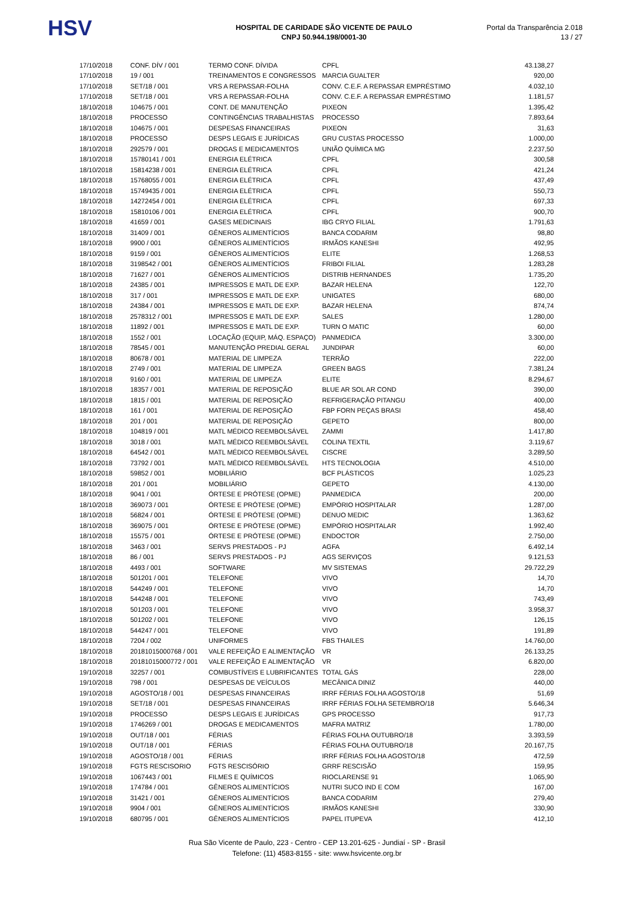HSV
HOSPITAL DE CARIDADE SÃO VICENTE DE PAULO
CNPJ 50.944.198/0001-30
Portal da Transparência 2.018
13 / 27
| 17/10/2018 | CONF. DÍV / 001 | TERMO CONF. DÍVIDA | CPFL | 43.138,27 |
| 17/10/2018 | 19 / 001 | TREINAMENTOS E CONGRESSOS | MARCIA GUALTER | 920,00 |
| 17/10/2018 | SET/18 / 001 | VRS A REPASSAR-FOLHA | CONV. C.E.F. A REPASSAR EMPRÉSTIMO | 4.032,10 |
| 17/10/2018 | SET/18 / 001 | VRS A REPASSAR-FOLHA | CONV. C.E.F. A REPASSAR EMPRÉSTIMO | 1.181,57 |
| 18/10/2018 | 104675 / 001 | CONT. DE MANUTENÇÃO | PIXEON | 1.395,42 |
| 18/10/2018 | PROCESSO | CONTINGÊNCIAS TRABALHISTAS | PROCESSO | 7.893,64 |
| 18/10/2018 | 104675 / 001 | DESPESAS FINANCEIRAS | PIXEON | 31,63 |
| 18/10/2018 | PROCESSO | DESPS LEGAIS E JURÍDICAS | GRU CUSTAS PROCESSO | 1.000,00 |
| 18/10/2018 | 292579 / 001 | DROGAS E MEDICAMENTOS | UNIÃO QUÍMICA MG | 2.237,50 |
| 18/10/2018 | 15780141 / 001 | ENERGIA ELÉTRICA | CPFL | 300,58 |
| 18/10/2018 | 15814238 / 001 | ENERGIA ELÉTRICA | CPFL | 421,24 |
| 18/10/2018 | 15768055 / 001 | ENERGIA ELÉTRICA | CPFL | 437,49 |
| 18/10/2018 | 15749435 / 001 | ENERGIA ELÉTRICA | CPFL | 550,73 |
| 18/10/2018 | 14272454 / 001 | ENERGIA ELÉTRICA | CPFL | 697,33 |
| 18/10/2018 | 15810106 / 001 | ENERGIA ELÉTRICA | CPFL | 900,70 |
| 18/10/2018 | 41659 / 001 | GASES MEDICINAIS | IBG CRYO FILIAL | 1.791,63 |
| 18/10/2018 | 31409 / 001 | GÊNEROS ALIMENTÍCIOS | BANCA CODARIM | 98,80 |
| 18/10/2018 | 9900 / 001 | GÊNEROS ALIMENTÍCIOS | IRMÃOS KANESHI | 492,95 |
| 18/10/2018 | 9159 / 001 | GÊNEROS ALIMENTÍCIOS | ELITE | 1.268,53 |
| 18/10/2018 | 3198542 / 001 | GÊNEROS ALIMENTÍCIOS | FRIBOI FILIAL | 1.283,28 |
| 18/10/2018 | 71627 / 001 | GÊNEROS ALIMENTÍCIOS | DISTRIB HERNANDES | 1.735,20 |
| 18/10/2018 | 24385 / 001 | IMPRESSOS E MATL DE EXP. | BAZAR HELENA | 122,70 |
| 18/10/2018 | 317 / 001 | IMPRESSOS E MATL DE EXP. | UNIGATES | 680,00 |
| 18/10/2018 | 24384 / 001 | IMPRESSOS E MATL DE EXP. | BAZAR HELENA | 874,74 |
| 18/10/2018 | 2578312 / 001 | IMPRESSOS E MATL DE EXP. | SALES | 1.280,00 |
| 18/10/2018 | 11892 / 001 | IMPRESSOS E MATL DE EXP. | TURN O MATIC | 60,00 |
| 18/10/2018 | 1552 / 001 | LOCAÇÃO (EQUIP, MÁQ. ESPAÇO) | PANMEDICA | 3.300,00 |
| 18/10/2018 | 78545 / 001 | MANUTENÇÃO PREDIAL GERAL | JUNDIPAR | 60,00 |
| 18/10/2018 | 80678 / 001 | MATERIAL DE LIMPEZA | TERRÃO | 222,00 |
| 18/10/2018 | 2749 / 001 | MATERIAL DE LIMPEZA | GREEN BAGS | 7.381,24 |
| 18/10/2018 | 9160 / 001 | MATERIAL DE LIMPEZA | ELITE | 8.294,67 |
| 18/10/2018 | 18357 / 001 | MATERIAL DE REPOSIÇÃO | BLUE AR SOL AR COND | 390,00 |
| 18/10/2018 | 1815 / 001 | MATERIAL DE REPOSIÇÃO | REFRIGERAÇÃO PITANGU | 400,00 |
| 18/10/2018 | 161 / 001 | MATERIAL DE REPOSIÇÃO | FBP FORN PEÇAS BRASI | 458,40 |
| 18/10/2018 | 201 / 001 | MATERIAL DE REPOSIÇÃO | GEPETO | 800,00 |
| 18/10/2018 | 104819 / 001 | MATL MÉDICO REEMBOLSÁVEL | ZAMMI | 1.417,80 |
| 18/10/2018 | 3018 / 001 | MATL MÉDICO REEMBOLSÁVEL | COLINA TEXTIL | 3.119,67 |
| 18/10/2018 | 64542 / 001 | MATL MÉDICO REEMBOLSÁVEL | CISCRE | 3.289,50 |
| 18/10/2018 | 73792 / 001 | MATL MÉDICO REEMBOLSÁVEL | HTS TECNOLOGIA | 4.510,00 |
| 18/10/2018 | 59852 / 001 | MOBILIÁRIO | BCF PLÁSTICOS | 1.025,23 |
| 18/10/2018 | 201 / 001 | MOBILIÁRIO | GEPETO | 4.130,00 |
| 18/10/2018 | 9041 / 001 | ÓRTESE E PRÓTESE (OPME) | PANMEDICA | 200,00 |
| 18/10/2018 | 369073 / 001 | ÓRTESE E PRÓTESE (OPME) | EMPÓRIO HOSPITALAR | 1.287,00 |
| 18/10/2018 | 56824 / 001 | ÓRTESE E PRÓTESE (OPME) | DENUO MEDIC | 1.363,62 |
| 18/10/2018 | 369075 / 001 | ÓRTESE E PRÓTESE (OPME) | EMPÓRIO HOSPITALAR | 1.992,40 |
| 18/10/2018 | 15575 / 001 | ÓRTESE E PRÓTESE (OPME) | ENDOCTOR | 2.750,00 |
| 18/10/2018 | 3463 / 001 | SERVS PRESTADOS - PJ | AGFA | 6.492,14 |
| 18/10/2018 | 86 / 001 | SERVS PRESTADOS - PJ | AGS SERVIÇOS | 9.121,53 |
| 18/10/2018 | 4493 / 001 | SOFTWARE | MV SISTEMAS | 29.722,29 |
| 18/10/2018 | 501201 / 001 | TELEFONE | VIVO | 14,70 |
| 18/10/2018 | 544249 / 001 | TELEFONE | VIVO | 14,70 |
| 18/10/2018 | 544248 / 001 | TELEFONE | VIVO | 743,49 |
| 18/10/2018 | 501203 / 001 | TELEFONE | VIVO | 3.958,37 |
| 18/10/2018 | 501202 / 001 | TELEFONE | VIVO | 126,15 |
| 18/10/2018 | 544247 / 001 | TELEFONE | VIVO | 191,89 |
| 18/10/2018 | 7204 / 002 | UNIFORMES | FBS THAILES | 14.760,00 |
| 18/10/2018 | 20181015000768 / 001 | VALE REFEIÇÃO E ALIMENTAÇÃO | VR | 26.133,25 |
| 18/10/2018 | 20181015000772 / 001 | VALE REFEIÇÃO E ALIMENTAÇÃO | VR | 6.820,00 |
| 19/10/2018 | 32257 / 001 | COMBUSTÍVEIS E LUBRIFICANTES | TOTAL GÁS | 228,00 |
| 19/10/2018 | 798 / 001 | DESPESAS DE VEÍCULOS | MECÂNICA DINIZ | 440,00 |
| 19/10/2018 | AGOSTO/18 / 001 | DESPESAS FINANCEIRAS | IRRF FÉRIAS FOLHA AGOSTO/18 | 51,69 |
| 19/10/2018 | SET/18 / 001 | DESPESAS FINANCEIRAS | IRRF FÉRIAS FOLHA SETEMBRO/18 | 5.646,34 |
| 19/10/2018 | PROCESSO | DESPS LEGAIS E JURÍDICAS | GPS PROCESSO | 917,73 |
| 19/10/2018 | 1746269 / 001 | DROGAS E MEDICAMENTOS | MAFRA MATRIZ | 1.780,00 |
| 19/10/2018 | OUT/18 / 001 | FÉRIAS | FÉRIAS FOLHA OUTUBRO/18 | 3.393,59 |
| 19/10/2018 | OUT/18 / 001 | FÉRIAS | FÉRIAS FOLHA OUTUBRO/18 | 20.167,75 |
| 19/10/2018 | AGOSTO/18 / 001 | FÉRIAS | IRRF FÉRIAS FOLHA AGOSTO/18 | 472,59 |
| 19/10/2018 | FGTS RESCISORIO | FGTS RESCISÓRIO | GRRF RESCISÃO | 159,95 |
| 19/10/2018 | 1067443 / 001 | FILMES E QUÍMICOS | RIOCLARENSE 91 | 1.065,90 |
| 19/10/2018 | 174784 / 001 | GÊNEROS ALIMENTÍCIOS | NUTRI SUCO IND E COM | 167,00 |
| 19/10/2018 | 31421 / 001 | GÊNEROS ALIMENTÍCIOS | BANCA CODARIM | 279,40 |
| 19/10/2018 | 9904 / 001 | GÊNEROS ALIMENTÍCIOS | IRMÃOS KANESHI | 330,90 |
| 19/10/2018 | 680795 / 001 | GÊNEROS ALIMENTÍCIOS | PAPEL ITUPEVA | 412,10 |
Rua São Vicente de Paulo, 223 - Centro - CEP 13.201-625 - Jundiaí - SP - Brasil
Telefone: (11) 4583-8155 - site: www.hsvicente.org.br